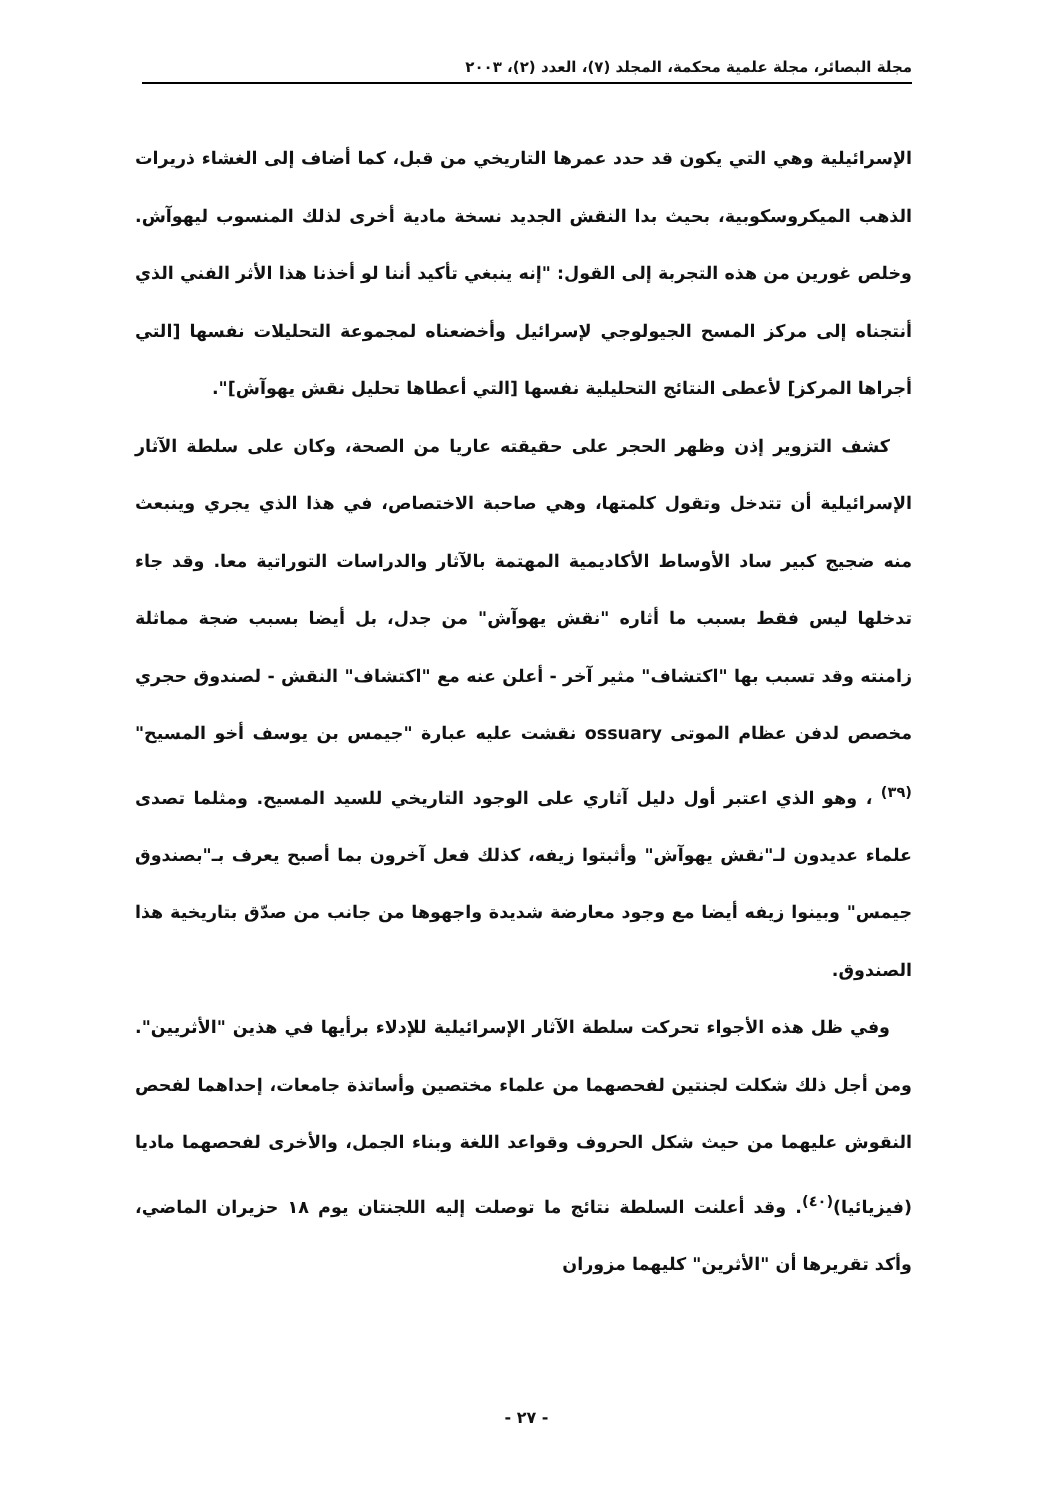مجلة البصائر، مجلة علمية محكمة، المجلد (٧)، العدد (٢)، ٢٠٠٣
الإسرائيلية وهي التي يكون قد حدد عمرها التاريخي من قبل، كما أضاف إلى الغشاء ذريرات الذهب الميكروسكوبية، بحيث بدا النقش الجديد نسخة مادية أخرى لذلك المنسوب ليهوآش. وخلص غورين من هذه التجربة إلى القول: "إنه ينبغي تأكيد أننا لو أخذنا هذا الأثر الفني الذي أنتجناه إلى مركز المسح الجيولوجي لإسرائيل وأخضعناه لمجموعة التحليلات نفسها [التي أجراها المركز] لأعطى النتائج التحليلية نفسها [التي أعطاها تحليل نقش يهوآش]".
كشف التزوير إذن وظهر الحجر على حقيقته عاريا من الصحة، وكان على سلطة الآثار الإسرائيلية أن تتدخل وتقول كلمتها، وهي صاحبة الاختصاص، في هذا الذي يجري وينبعث منه ضجيج كبير ساد الأوساط الأكاديمية المهتمة بالآثار والدراسات التوراتية معا. وقد جاء تدخلها ليس فقط بسبب ما أثاره "نقش يهوآش" من جدل، بل أيضا بسبب ضجة مماثلة زامنته وقد تسبب بها "اكتشاف" مثير آخر - أعلن عنه مع "اكتشاف" النقش - لصندوق حجري مخصص لدفن عظام الموتى ossuary نقشت عليه عبارة "جيمس بن يوسف أخو المسيح"<sup>(٣٩)</sup> ، وهو الذي اعتبر أول دليل آثاري على الوجود التاريخي للسيد المسيح. ومثلما تصدى علماء عديدون لـ"نقش يهوآش" وأثبتوا زيفه، كذلك فعل آخرون بما أصبح يعرف بـ"بصندوق جيمس" وبينوا زيفه أيضا مع وجود معارضة شديدة واجهوها من جانب من صدّق بتاريخية هذا الصندوق.
وفي ظل هذه الأجواء تحركت سلطة الآثار الإسرائيلية للإدلاء برأيها في هذين "الأثريين". ومن أجل ذلك شكلت لجنتين لفحصهما من علماء مختصين وأساتذة جامعات، إحداهما لفحص النقوش عليهما من حيث شكل الحروف وقواعد اللغة وبناء الجمل، والأخرى لفحصهما ماديا (فيزيائيا)<sup>(٤٠)</sup>. وقد أعلنت السلطة نتائج ما توصلت إليه اللجنتان يوم ١٨ حزيران الماضي، وأكد تقريرها أن "الأثرين" كليهما مزوران
- ٢٧ -